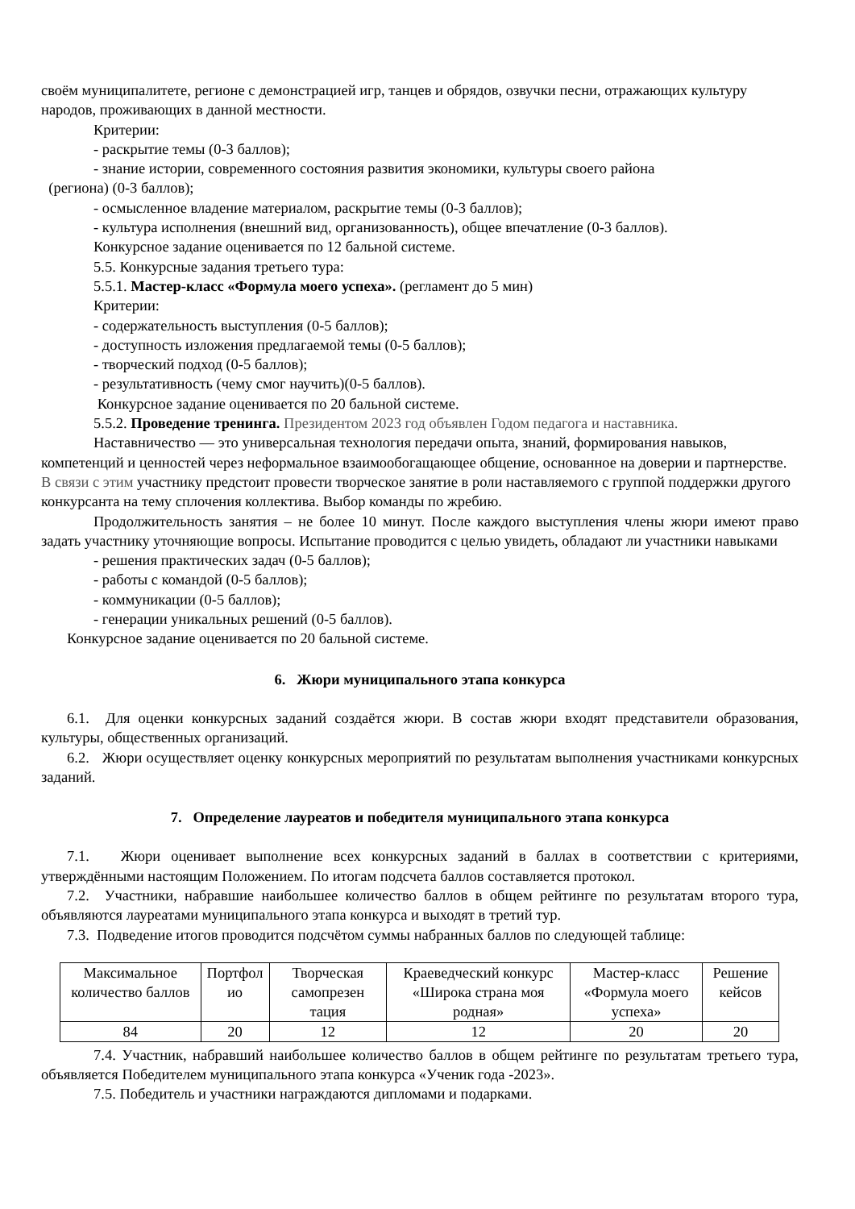своём муниципалитете, регионе с демонстрацией игр, танцев и обрядов, озвучки песни, отражающих культуру народов, проживающих в данной местности.
Критерии:
- раскрытие темы (0-3 баллов);
- знание истории, современного состояния развития экономики, культуры своего района
(региона) (0-3 баллов);
- осмысленное владение материалом, раскрытие темы (0-3 баллов);
- культура исполнения (внешний вид, организованность), общее впечатление (0-3 баллов).
Конкурсное задание оценивается по 12 бальной системе.
5.5. Конкурсные задания третьего тура:
5.5.1. Мастер-класс «Формула моего успеха». (регламент до 5 мин)
Критерии:
- содержательность выступления (0-5 баллов);
- доступность изложения предлагаемой темы (0-5 баллов);
- творческий подход (0-5 баллов);
- результативность (чему смог научить)(0-5 баллов).
Конкурсное задание оценивается по 20 бальной системе.
5.5.2. Проведение тренинга. Президентом 2023 год объявлен Годом педагога и наставника.
Наставничество — это универсальная технология передачи опыта, знаний, формирования навыков, компетенций и ценностей через неформальное взаимообогащающее общение, основанное на доверии и партнерстве. В связи с этим участнику предстоит провести творческое занятие в роли наставляемого с группой поддержки другого конкурсанта на тему сплочения коллектива. Выбор команды по жребию.
Продолжительность занятия – не более 10 минут. После каждого выступления члены жюри имеют право задать участнику уточняющие вопросы. Испытание проводится с целью увидеть, обладают ли участники навыками
- решения практических задач (0-5 баллов);
- работы с командой (0-5 баллов);
- коммуникации (0-5 баллов);
- генерации уникальных решений (0-5 баллов).
Конкурсное задание оценивается по 20 бальной системе.
6. Жюри муниципального этапа конкурса
6.1. Для оценки конкурсных заданий создаётся жюри. В состав жюри входят представители образования, культуры, общественных организаций.
6.2. Жюри осуществляет оценку конкурсных мероприятий по результатам выполнения участниками конкурсных заданий.
7. Определение лауреатов и победителя муниципального этапа конкурса
7.1. Жюри оценивает выполнение всех конкурсных заданий в баллах в соответствии с критериями, утверждёнными настоящим Положением. По итогам подсчета баллов составляется протокол.
7.2. Участники, набравшие наибольшее количество баллов в общем рейтинге по результатам второго тура, объявляются лауреатами муниципального этапа конкурса и выходят в третий тур.
7.3. Подведение итогов проводится подсчётом суммы набранных баллов по следующей таблице:
| Максимальное количество баллов | Портфол ио | Творческая самопрезен тация | Краеведческий конкурс «Широка страна моя родная» | Мастер-класс «Формула моего успеха» | Решение кейсов |
| 84 | 20 | 12 | 12 | 20 | 20 |
7.4. Участник, набравший наибольшее количество баллов в общем рейтинге по результатам третьего тура, объявляется Победителем муниципального этапа конкурса «Ученик года -2023».
7.5. Победитель и участники награждаются дипломами и подарками.